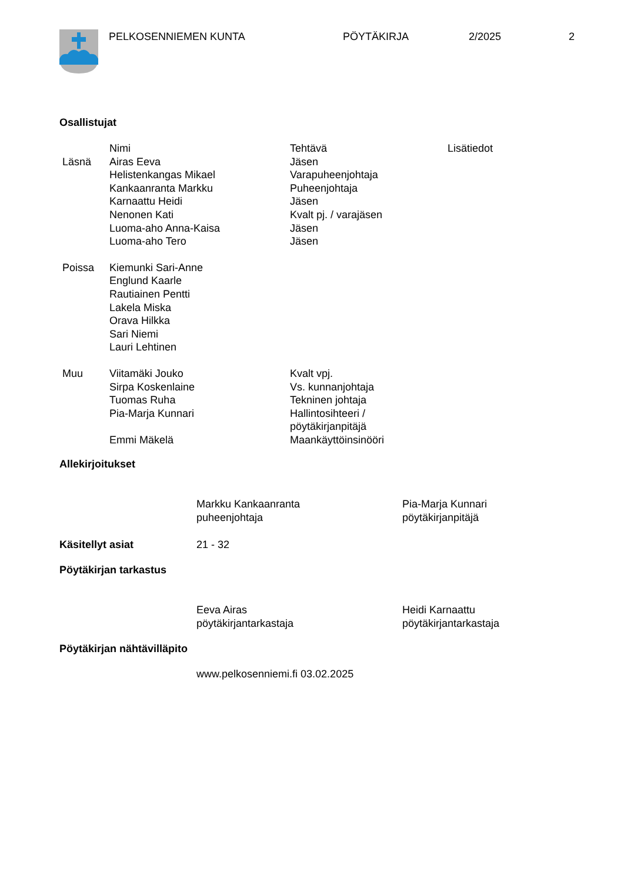PELKOSENNIEMEN KUNTA PÖYTÄKIRJA 2/2025 2
Osallistujat
| | Nimi | Tehtävä | Lisätiedot |
| --- | --- | --- | --- |
| Läsnä | Airas Eeva | Jäsen | |
| | Helistenkangas Mikael | Varapuheenjohtaja | |
| | Kankaanranta Markku | Puheenjohtaja | |
| | Karnaattu Heidi | Jäsen | |
| | Nenonen Kati | Kvalt pj. / varajäsen | |
| | Luoma-aho Anna-Kaisa | Jäsen | |
| | Luoma-aho Tero | Jäsen | |
| Poissa | Kiemunki Sari-Anne | | |
| | Englund Kaarle | | |
| | Rautiainen Pentti | | |
| | Lakela Miska | | |
| | Orava Hilkka | | |
| | Sari Niemi | | |
| | Lauri Lehtinen | | |
| Muu | Viitamäki Jouko | Kvalt vpj. | |
| | Sirpa Koskenlaine | Vs. kunnanjohtaja | |
| | Tuomas Ruha | Tekninen johtaja | |
| | Pia-Marja Kunnari | Hallintosihteeri / pöytäkirjanpitäjä | |
| | Emmi Mäkelä | Maankäyttöinsinööri | |
Allekirjoitukset
| | Markku Kankaanranta puheenjohtaja | Pia-Marja Kunnari pöytäkirjanpitäjä |
| Käsitellyt asiat | 21 - 32 |
Pöytäkirjan tarkastus
| | Eeva Airas pöytäkirjantarkastaja | Heidi Karnaattu pöytäkirjantarkastaja |
Pöytäkirjan nähtävilläpito
www.pelkosenniemi.fi 03.02.2025